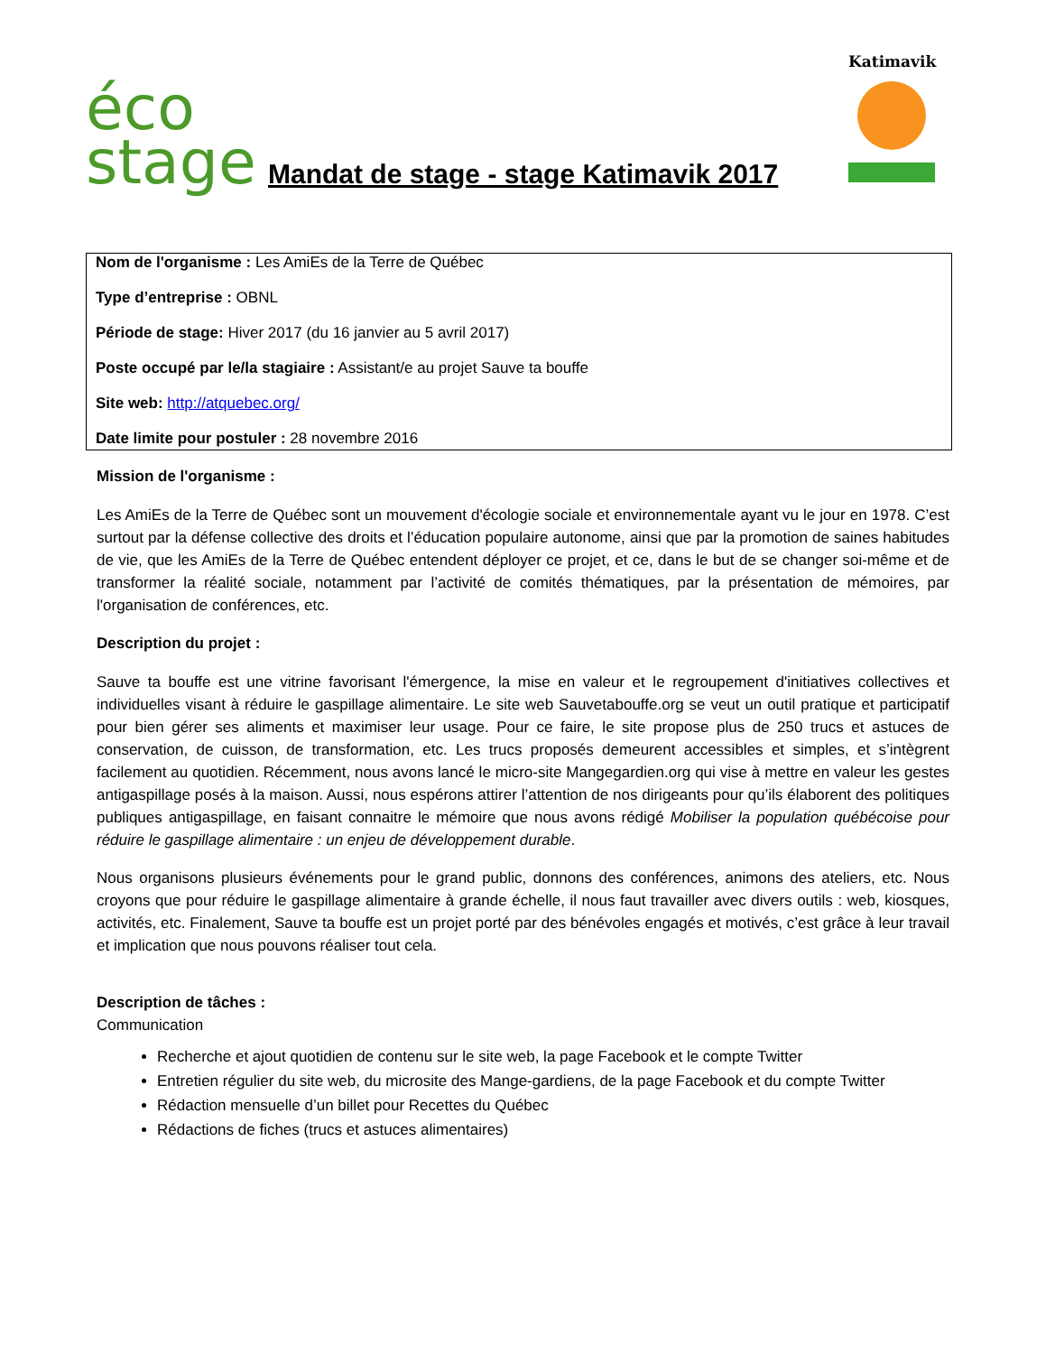éco
stage
Mandat de stage - stage Katimavik 2017
Katimavik
Nom de l'organisme : Les AmiEs de la Terre de Québec
Type d’entreprise : OBNL
Période de stage: Hiver 2017 (du 16 janvier au 5 avril 2017)
Poste occupé par le/la stagiaire : Assistant/e au projet Sauve ta bouffe
Site web: http://atquebec.org/
Date limite pour postuler : 28 novembre 2016
Mission de l'organisme :
Les AmiEs de la Terre de Québec sont un mouvement d'écologie sociale et environnementale ayant vu le jour en 1978. C’est surtout par la défense collective des droits et l’éducation populaire autonome, ainsi que par la promotion de saines habitudes de vie, que les AmiEs de la Terre de Québec entendent déployer ce projet, et ce, dans le but de se changer soi-même et de transformer la réalité sociale, notamment par l’activité de comités thématiques, par la présentation de mémoires, par l'organisation de conférences, etc.
Description du projet :
Sauve ta bouffe est une vitrine favorisant l'émergence, la mise en valeur et le regroupement d'initiatives collectives et individuelles visant à réduire le gaspillage alimentaire. Le site web Sauvetabouffe.org se veut un outil pratique et participatif pour bien gérer ses aliments et maximiser leur usage. Pour ce faire, le site propose plus de 250 trucs et astuces de conservation, de cuisson, de transformation, etc. Les trucs proposés demeurent accessibles et simples, et s’intègrent facilement au quotidien. Récemment, nous avons lancé le micro-site Mangegardien.org qui vise à mettre en valeur les gestes antigaspillage posés à la maison. Aussi, nous espérons attirer l’attention de nos dirigeants pour qu’ils élaborent des politiques publiques antigaspillage, en faisant connaitre le mémoire que nous avons rédigé Mobiliser la population québécoise pour réduire le gaspillage alimentaire : un enjeu de développement durable.
Nous organisons plusieurs événements pour le grand public, donnons des conférences, animons des ateliers, etc. Nous croyons que pour réduire le gaspillage alimentaire à grande échelle, il nous faut travailler avec divers outils : web, kiosques, activités, etc. Finalement, Sauve ta bouffe est un projet porté par des bénévoles engagés et motivés, c’est grâce à leur travail et implication que nous pouvons réaliser tout cela.
Description de tâches :
Communication
Recherche et ajout quotidien de contenu sur le site web, la page Facebook et le compte Twitter
Entretien régulier du site web, du microsite des Mange-gardiens, de la page Facebook et du compte Twitter
Rédaction mensuelle d’un billet pour Recettes du Québec
Rédactions de fiches (trucs et astuces alimentaires)